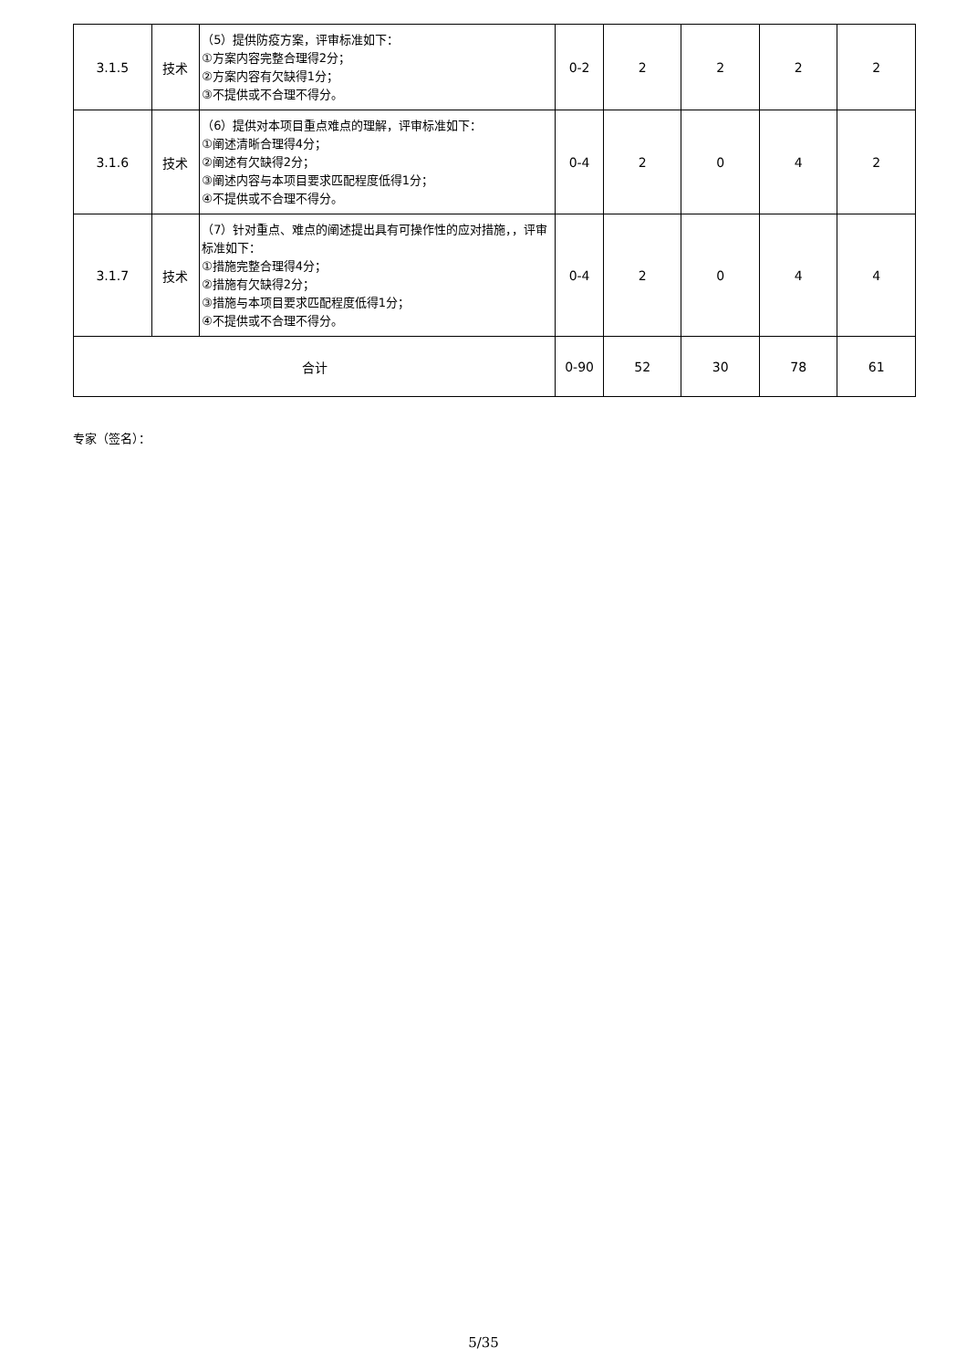| 3.1.5 | 技术 | （5）提供防疫方案，评审标准如下： ①方案内容完整合理得2分； ②方案内容有欠缺得1分； ③不提供或不合理不得分。 | 0-2 | 2 | 2 | 2 | 2 |
| 3.1.6 | 技术 | （6）提供对本项目重点难点的理解，评审标准如下： ①阐述清晰合理得4分； ②阐述有欠缺得2分； ③阐述内容与本项目要求匹配程度低得1分； ④不提供或不合理不得分。 | 0-4 | 2 | 0 | 4 | 2 |
| 3.1.7 | 技术 | （7）针对重点、难点的阐述提出具有可操作性的应对措施，，评审标准如下： ①措施完整合理得4分； ②措施有欠缺得2分； ③措施与本项目要求匹配程度低得1分； ④不提供或不合理不得分。 | 0-4 | 2 | 0 | 4 | 4 |
| 合计 | | | 0-90 | 52 | 30 | 78 | 61 |
专家（签名）：
5/35